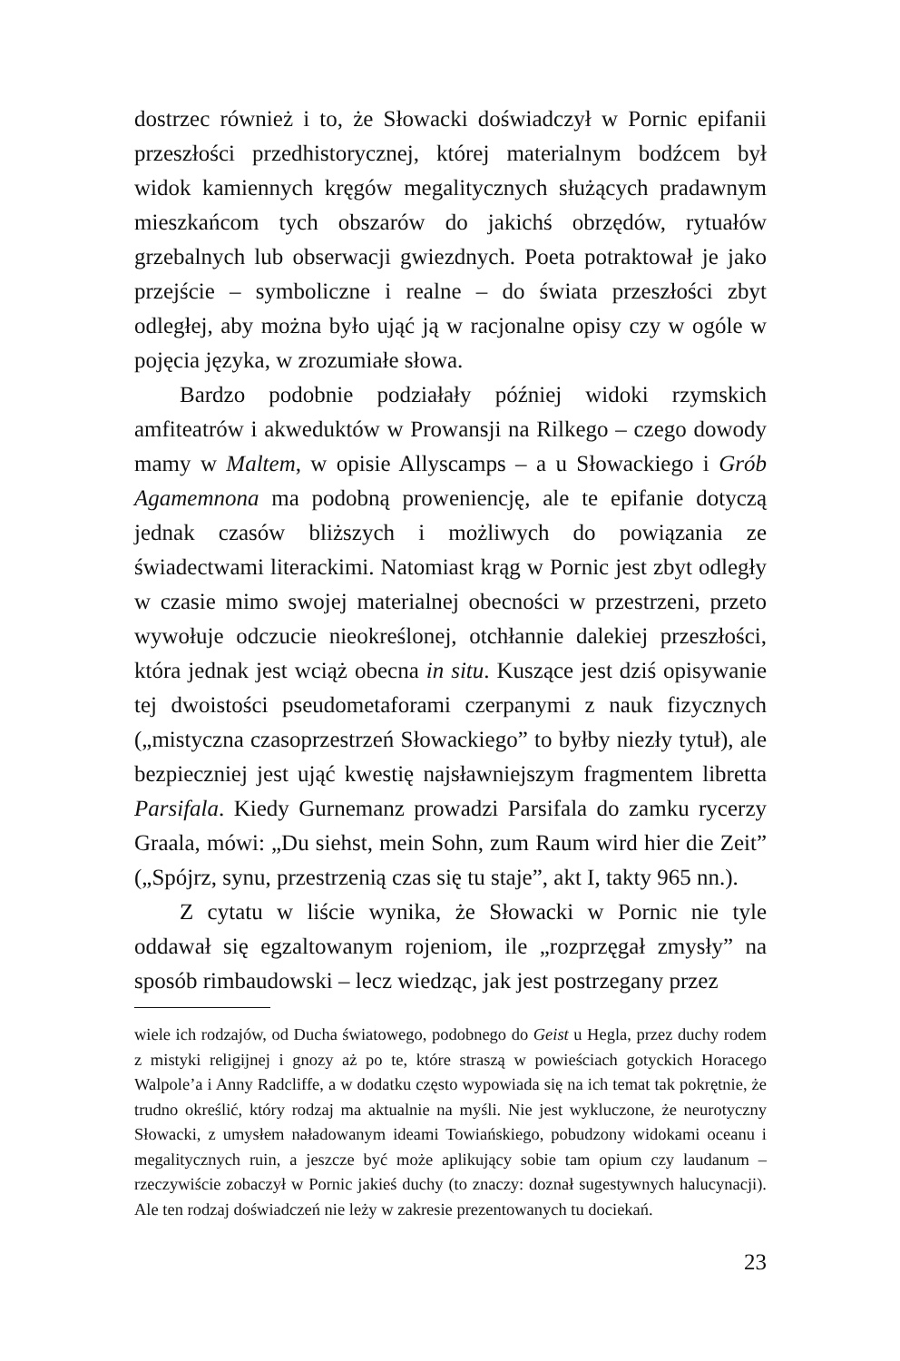dostrzec również i to, że Słowacki doświadczył w Pornic epifanii przeszłości przedhistorycznej, której materialnym bodźcem był widok kamiennych kręgów megalitycznych służących pradawnym mieszkańcom tych obszarów do jakichś obrzędów, rytuałów grzebalnych lub obserwacji gwiezdnych. Poeta potraktował je jako przejście – symboliczne i realne – do świata przeszłości zbyt odległej, aby można było ująć ją w racjonalne opisy czy w ogóle w pojęcia języka, w zrozumiałe słowa.
Bardzo podobnie podziałały później widoki rzymskich amfiteatrów i akweduktów w Prowansji na Rilkego – czego dowody mamy w Maltem, w opisie Allyscamps – a u Słowackiego i Grób Agamemnona ma podobną proweniencję, ale te epifanie dotyczą jednak czasów bliższych i możliwych do powiązania ze świadectwami literackimi. Natomiast krąg w Pornic jest zbyt odległy w czasie mimo swojej materialnej obecności w przestrzeni, przeto wywołuje odczucie nieokreślonej, otchłannie dalekiej przeszłości, która jednak jest wciąż obecna in situ. Kuszące jest dziś opisywanie tej dwoistości pseudometaforami czerpanymi z nauk fizycznych („mistyczna czasoprzestrzeń Słowackiego” to byłby niezły tytuł), ale bezpieczniej jest ująć kwestię najsławniejszym fragmentem libretta Parsifala. Kiedy Gurnemanz prowadzi Parsifala do zamku rycerzy Graala, mówi: „Du siehst, mein Sohn, zum Raum wird hier die Zeit” („Spójrz, synu, przestrzenią czas się tu staje”, akt I, takty 965 nn.).
Z cytatu w liście wynika, że Słowacki w Pornic nie tyle oddawał się egzaltowanym rojeniom, ile „rozprzęgał zmysły” na sposób rimbaudowski – lecz wiedząc, jak jest postrzegany przez
wiele ich rodzajów, od Ducha światowego, podobnego do Geist u Hegla, przez duchy rodem z mistyki religijnej i gnozy aż po te, które straszą w powieściach gotyckich Horacego Walpole’a i Anny Radcliffe, a w dodatku często wypowiada się na ich temat tak pokrętnie, że trudno określić, który rodzaj ma aktualnie na myśli. Nie jest wykluczone, że neurotyczny Słowacki, z umysłem naładowanym ideami Towiańskiego, pobudzony widokami oceanu i megalitycznych ruin, a jeszcze być może aplikujący sobie tam opium czy laudanum – rzeczywiście zobaczył w Pornic jakieś duchy (to znaczy: doznał sugestywnych halucynacji). Ale ten rodzaj doświadczeń nie leży w zakresie prezentowanych tu dociekań.
23